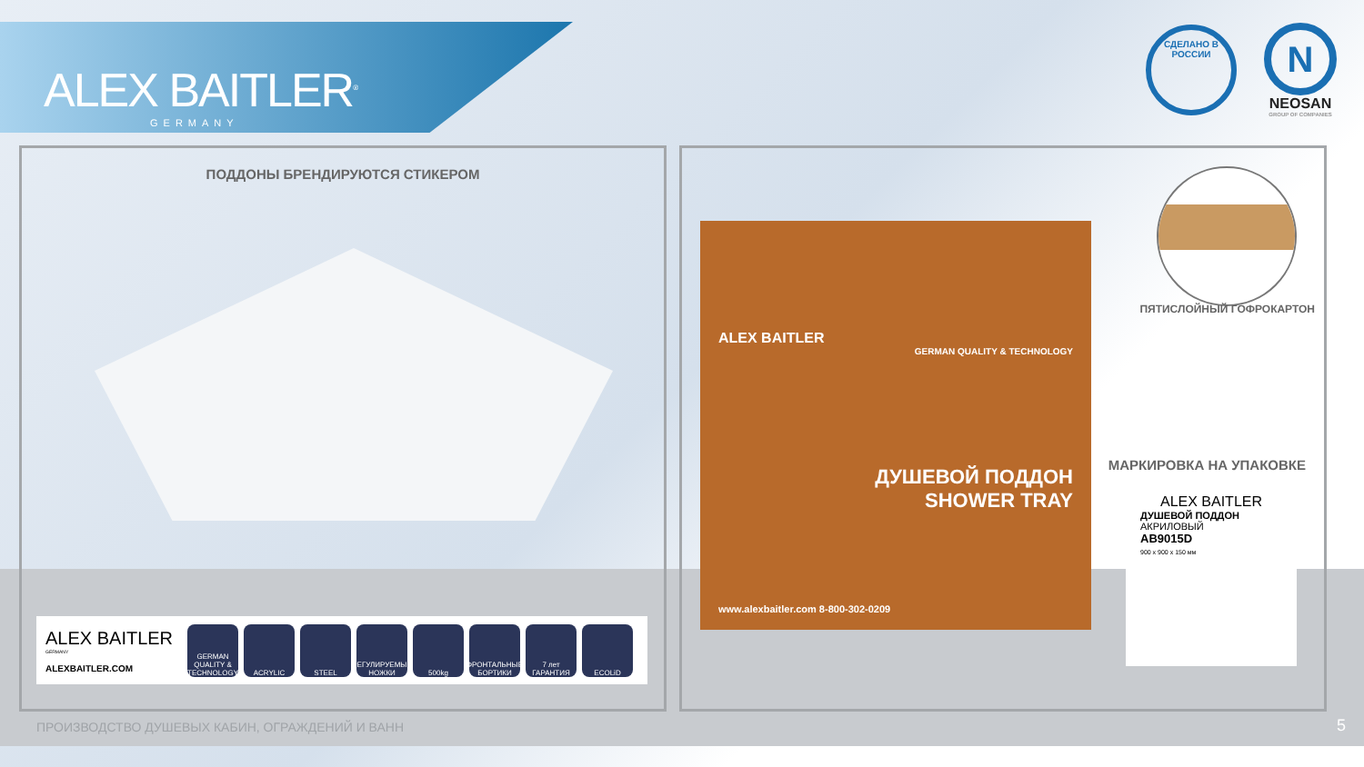ALEX BAITLER<sup>®</sup>
GERMANY
СДЕЛАНО В РОССИИ
N
NEOSAN
GROUP OF COMPANIES
ПОДДОНЫ БРЕНДИРУЮТСЯ СТИКЕРОМ
ALEX BAITLER
GERMANY
ALEXBAITLER.COM
GERMAN QUALITY & TECHNOLOGY
ACRYLIC STEEL
РЕГУЛИРУЕМЫЕ НОЖКИ
500kg
ФРОНТАЛЬНЫЕ БОРТИКИ
7 лет ГАРАНТИЯ
ECOLiD
ALEX BAITLER
GERMAN QUALITY & TECHNOLOGY
ДУШЕВОЙ ПОДДОН
SHOWER TRAY
www.alexbaitler.com 8-800-302-0209
ПЯТИСЛОЙНЫЙ ГОФРОКАРТОН
МАРКИРОВКА НА УПАКОВКЕ
ALEX BAITLER
ДУШЕВОЙ ПОДДОН
АКРИЛОВЫЙ
AB9015D
900 x 900 x 150 мм
ПРОИЗВОДСТВО ДУШЕВЫХ КАБИН, ОГРАЖДЕНИЙ И ВАНН
5